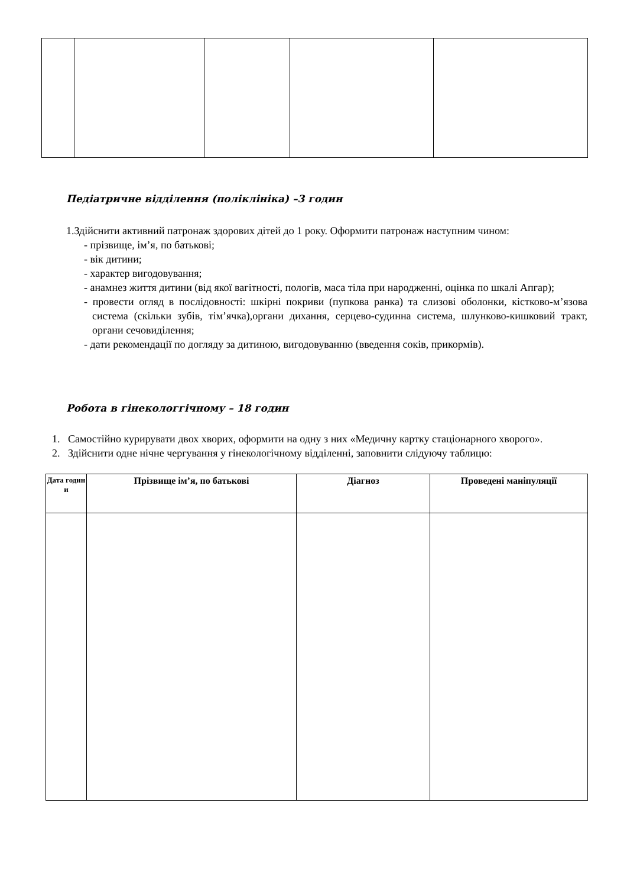Педіатричне відділення (поліклініка) –3 годин
1.Здійснити активний патронаж здорових дітей до 1 року. Оформити патронаж наступним чином:
- прізвище, ім’я, по батькові;
- вік дитини;
- характер вигодовування;
- анамнез життя дитини (від якої вагітності, пологів, маса тіла при народженні, оцінка по шкалі Апгар);
- провести огляд в послідовності: шкірні покриви (пупкова ранка) та слизові оболонки, кістково-м’язова система (скільки зубів, тім’ячка),органи дихання, серцево-судинна система, шлунково-кишковий тракт, органи сечовиділення;
- дати рекомендації по догляду за дитиною, вигодовуванню (введення соків, прикормів).
Робота в гінекологгічному – 18 годин
1. Самостійно курирувати двох хворих, оформити на одну з них «Медичну картку стаціонарного хворого».
2. Здійснити одне нічне чергування у гінекологічному відділенні, заповнити слідуючу таблицю:
| Дата годин и | Прізвище ім’я, по батькові | Діагноз | Проведені маніпуляції |
| --- | --- | --- | --- |